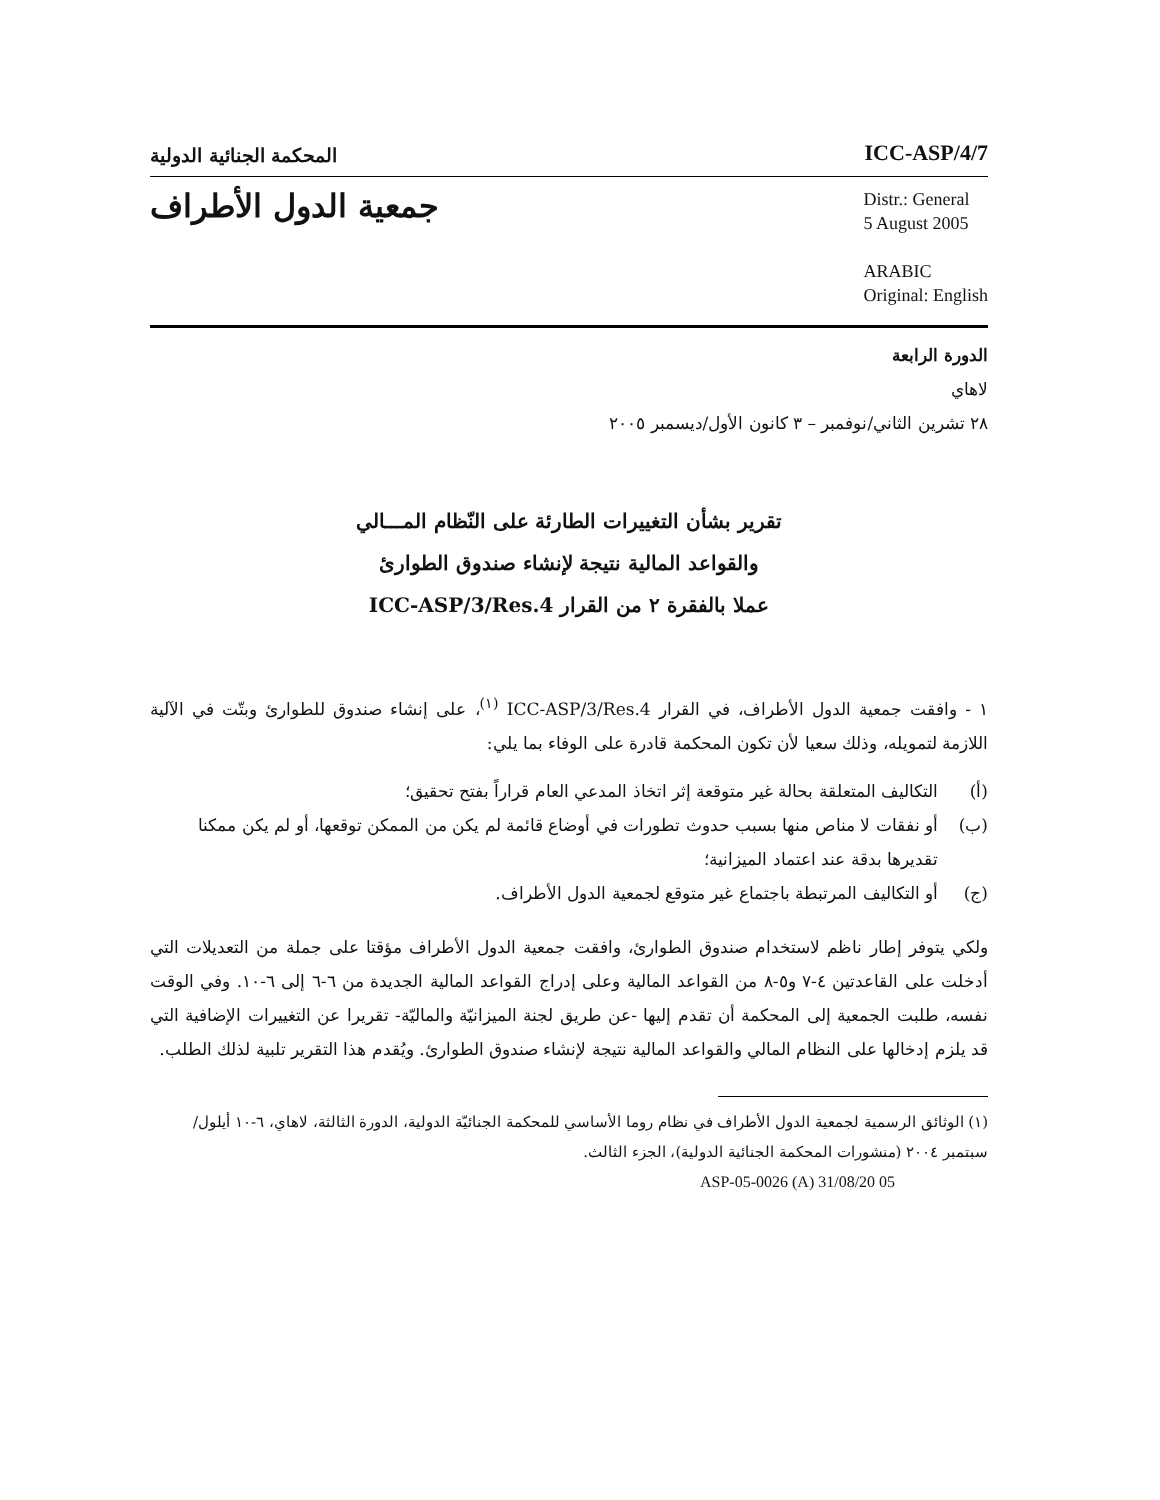المحكمة الجنائية الدولية
ICC-ASP/4/7
جمعية الدول الأطراف
Distr.: General
5 August 2005
ARABIC
Original: English
الدورة الرابعة
لاهاي
٢٨ تشرين الثاني/نوفمبر – ٣ كانون الأول/ديسمبر ٢٠٠٥
تقرير بشأن التغييرات الطارئة على النّظام المـــالي
والقواعد المالية نتيجة لإنشاء صندوق الطوارئ
عملا بالفقرة ٢ من القرار ICC-ASP/3/Res.4
١ - وافقت جمعية الدول الأطراف، في القرار ICC-ASP/3/Res.4 <sup>(١)</sup>، على إنشاء صندوق للطوارئ وبتّت في الآلية اللازمة لتمويله، وذلك سعيا لأن تكون المحكمة قادرة على الوفاء بما يلي:
(أ) التكاليف المتعلقة بحالة غير متوقعة إثر اتخاذ المدعي العام قراراً بفتح تحقيق؛
(ب) أو نفقات لا مناص منها بسبب حدوث تطورات في أوضاع قائمة لم يكن من الممكن توقعها، أو لم يكن ممكنا تقديرها بدقة عند اعتماد الميزانية؛
(ج) أو التكاليف المرتبطة باجتماع غير متوقع لجمعية الدول الأطراف.
ولكي يتوفر إطار ناظم لاستخدام صندوق الطوارئ، وافقت جمعية الدول الأطراف مؤقتا على جملة من التعديلات التي أدخلت على القاعدتين ٤-٧ و٥-٨ من القواعد المالية وعلى إدراج القواعد المالية الجديدة من ٦-٦ إلى ٦-١٠. وفي الوقت نفسه، طلبت الجمعية إلى المحكمة أن تقدم إليها -عن طريق لجنة الميزانيّة والماليّة- تقريرا عن التغييرات الإضافية التي قد يلزم إدخالها على النظام المالي والقواعد المالية نتيجة لإنشاء صندوق الطوارئ. ويُقدم هذا التقرير تلبية لذلك الطلب.
(١) الوثائق الرسمية لجمعية الدول الأطراف في نظام روما الأساسي للمحكمة الجنائيّة الدولية، الدورة الثالثة، لاهاي، ٦-١٠ أيلول/سبتمبر ٢٠٠٤ (منشورات المحكمة الجنائية الدولية)، الجزء الثالث.
ASP-05-0026 (A) 31/08/20 05